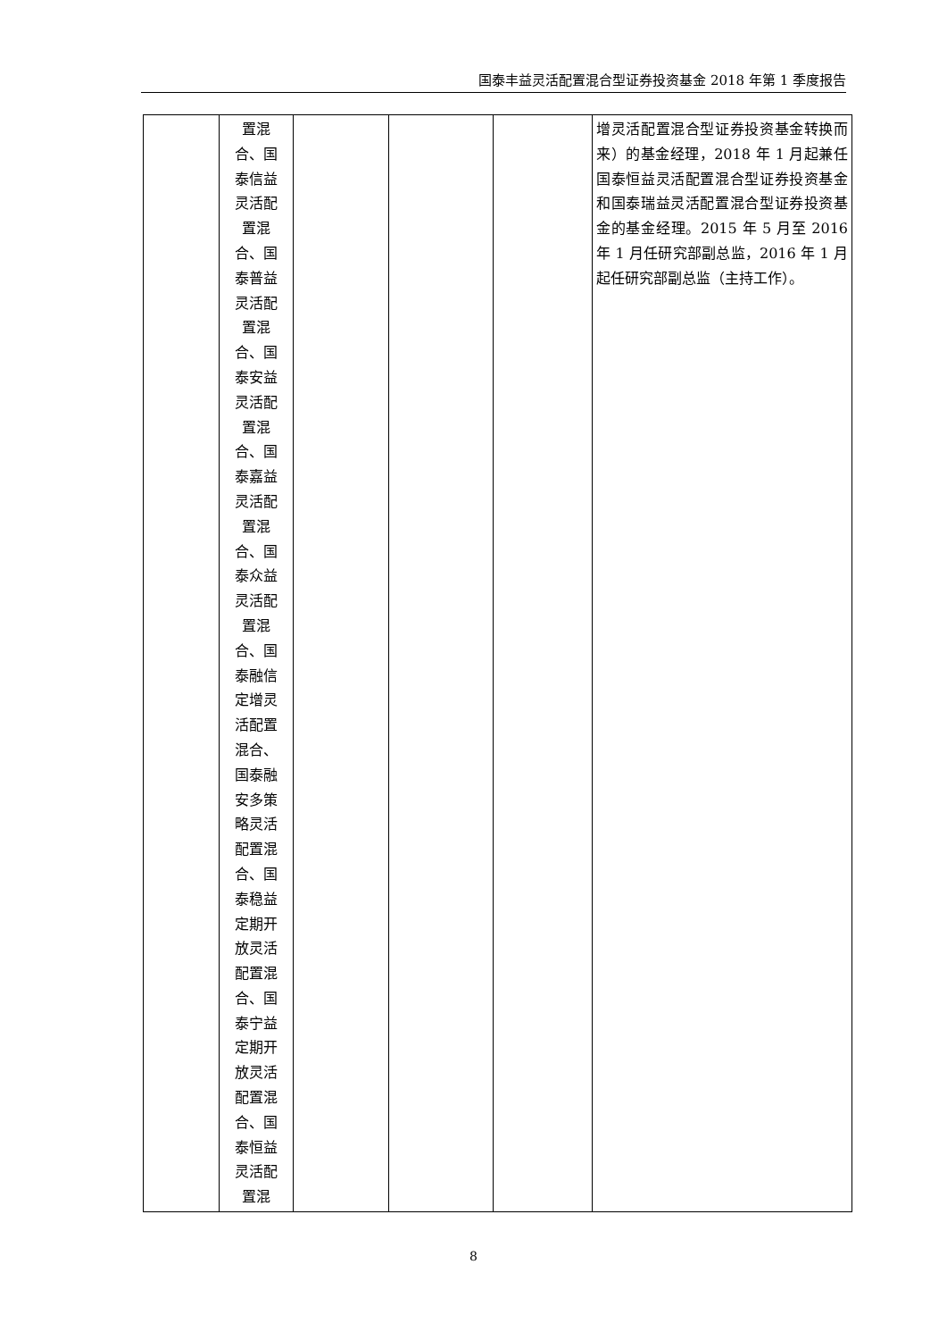国泰丰益灵活配置混合型证券投资基金 2018 年第 1 季度报告
| | 置混 合、国 泰信益 灵活配 置混 合、国 泰普益 灵活配 置混 合、国 泰安益 灵活配 置混 合、国 泰嘉益 灵活配 置混 合、国 泰众益 灵活配 置混 合、国 泰融信 定增灵 活配置 混合、 国泰融 安多策 略灵活 配置混 合、国 泰稳益 定期开 放灵活 配置混 合、国 泰宁益 定期开 放灵活 配置混 合、国 泰恒益 灵活配 置混 | | | | 增灵活配置混合型证券投资基金转换而来）的基金经理，2018 年 1 月起兼任国泰恒益灵活配置混合型证券投资基金和国泰瑞益灵活配置混合型证券投资基金的基金经理。2015 年 5 月至 2016 年 1 月任研究部副总监，2016 年 1 月起任研究部副总监（主持工作）。 |
8